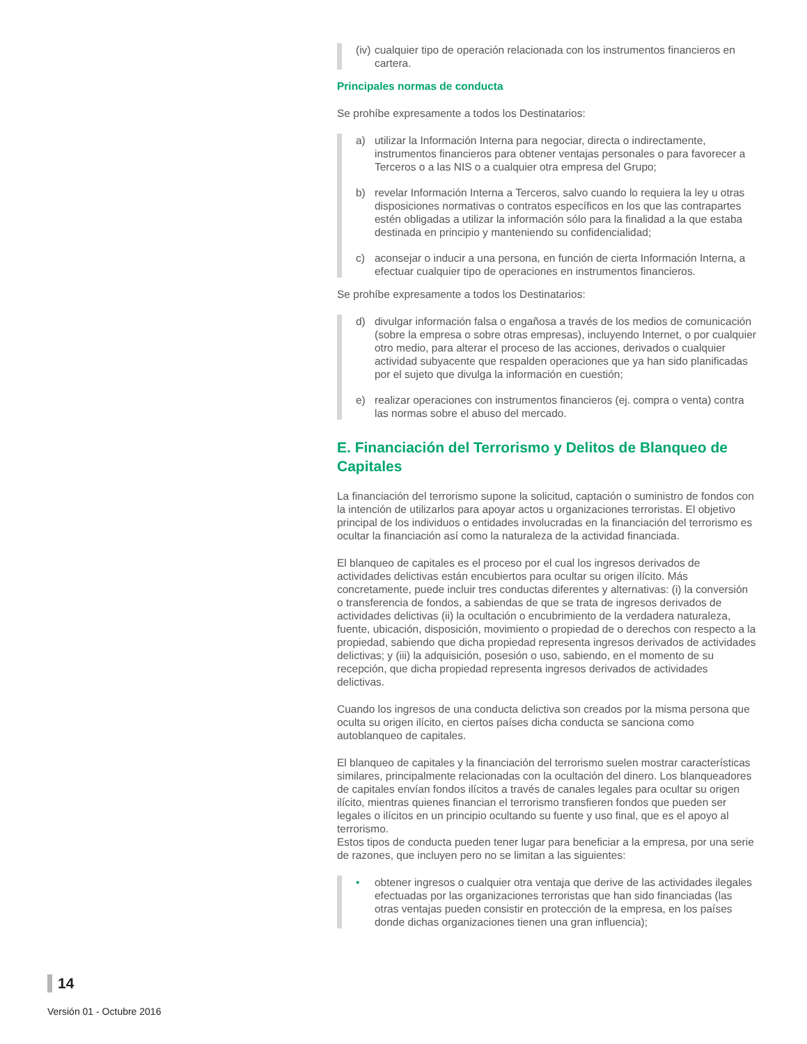(iv) cualquier tipo de operación relacionada con los instrumentos financieros en cartera.
Principales normas de conducta
Se prohíbe expresamente a todos los Destinatarios:
a) utilizar la Información Interna para negociar, directa o indirectamente, instrumentos financieros para obtener ventajas personales o para favorecer a Terceros o a las NIS o a cualquier otra empresa del Grupo;
b) revelar Información Interna a Terceros, salvo cuando lo requiera la ley u otras disposiciones normativas o contratos específicos en los que las contrapartes estén obligadas a utilizar la información sólo para la finalidad a la que estaba destinada en principio y manteniendo su confidencialidad;
c) aconsejar o inducir a una persona, en función de cierta Información Interna, a efectuar cualquier tipo de operaciones en instrumentos financieros.
Se prohíbe expresamente a todos los Destinatarios:
d) divulgar información falsa o engañosa a través de los medios de comunicación (sobre la empresa o sobre otras empresas), incluyendo Internet, o por cualquier otro medio, para alterar el proceso de las acciones, derivados o cualquier actividad subyacente que respalden operaciones que ya han sido planificadas por el sujeto que divulga la información en cuestión;
e) realizar operaciones con instrumentos financieros (ej. compra o venta) contra las normas sobre el abuso del mercado.
E. Financiación del Terrorismo y Delitos de Blanqueo de Capitales
La financiación del terrorismo supone la solicitud, captación o suministro de fondos con la intención de utilizarlos para apoyar actos u organizaciones terroristas. El objetivo principal de los individuos o entidades involucradas en la financiación del terrorismo es ocultar la financiación así como la naturaleza de la actividad financiada.
El blanqueo de capitales es el proceso por el cual los ingresos derivados de actividades delictivas están encubiertos para ocultar su origen ilícito. Más concretamente, puede incluir tres conductas diferentes y alternativas: (i) la conversión o transferencia de fondos, a sabiendas de que se trata de ingresos derivados de actividades delictivas (ii) la ocultación o encubrimiento de la verdadera naturaleza, fuente, ubicación, disposición, movimiento o propiedad de o derechos con respecto a la propiedad, sabiendo que dicha propiedad representa ingresos derivados de actividades delictivas; y (iii) la adquisición, posesión o uso, sabiendo, en el momento de su recepción, que dicha propiedad representa ingresos derivados de actividades delictivas.
Cuando los ingresos de una conducta delictiva son creados por la misma persona que oculta su origen ilícito, en ciertos países dicha conducta se sanciona como autoblanqueo de capitales.
El blanqueo de capitales y la financiación del terrorismo suelen mostrar características similares, principalmente relacionadas con la ocultación del dinero. Los blanqueadores de capitales envían fondos ilícitos a través de canales legales para ocultar su origen ilícito, mientras quienes financian el terrorismo transfieren fondos que pueden ser legales o ilícitos en un principio ocultando su fuente y uso final, que es el apoyo al terrorismo.
Estos tipos de conducta pueden tener lugar para beneficiar a la empresa, por una serie de razones, que incluyen pero no se limitan a las siguientes:
• obtener ingresos o cualquier otra ventaja que derive de las actividades ilegales efectuadas por las organizaciones terroristas que han sido financiadas (las otras ventajas pueden consistir en protección de la empresa, en los países donde dichas organizaciones tienen una gran influencia);
14
Versión 01 - Octubre 2016